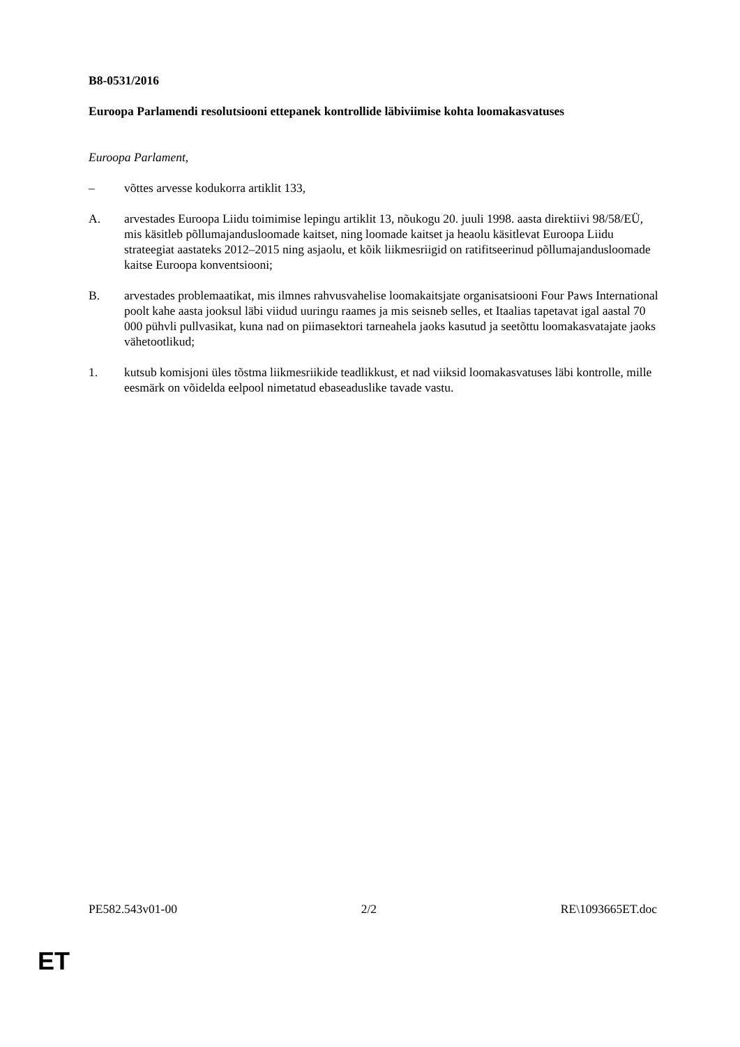B8-0531/2016
Euroopa Parlamendi resolutsiooni ettepanek kontrollide läbiviimise kohta loomakasvatuses
Euroopa Parlament,
– võttes arvesse kodukorra artiklit 133,
A. arvestades Euroopa Liidu toimimise lepingu artiklit 13, nõukogu 20. juuli 1998. aasta direktiivi 98/58/EÜ, mis käsitleb põllumajandusloomade kaitset, ning loomade kaitset ja heaolu käsitlevat Euroopa Liidu strateegiat aastateks 2012–2015 ning asjaolu, et kõik liikmesriigid on ratifitseerinud põllumajandusloomade kaitse Euroopa konventsiooni;
B. arvestades problemaatikat, mis ilmnes rahvusvahelise loomakaitsjate organisatsiooni Four Paws International poolt kahe aasta jooksul läbi viidud uuringu raames ja mis seisneb selles, et Itaalias tapetavat igal aastal 70 000 pühvli pullvasikat, kuna nad on piimasektori tarneahela jaoks kasutud ja seetõttu loomakasvatajate jaoks vähetootlikud;
1. kutsub komisjoni üles tõstma liikmesriikide teadlikkust, et nad viiksid loomakasvatuses läbi kontrolle, mille eesmärk on võidelda eelpool nimetatud ebaseaduslike tavade vastu.
PE582.543v01-00 2/2 RE\1093665ET.doc
ET